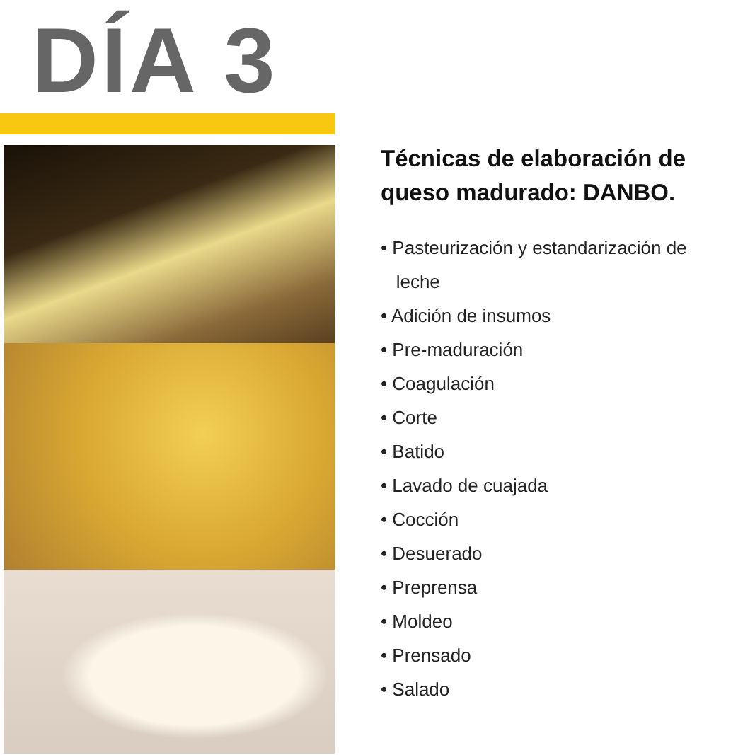DÍA 3
Técnicas de elaboración de queso madurado: DANBO.
• Pasteurización y estandarización de
leche
• Adición de insumos
• Pre-maduración
• Coagulación
• Corte
• Batido
• Lavado de cuajada
• Cocción
• Desuerado
• Preprensa
• Moldeo
• Prensado
• Salado